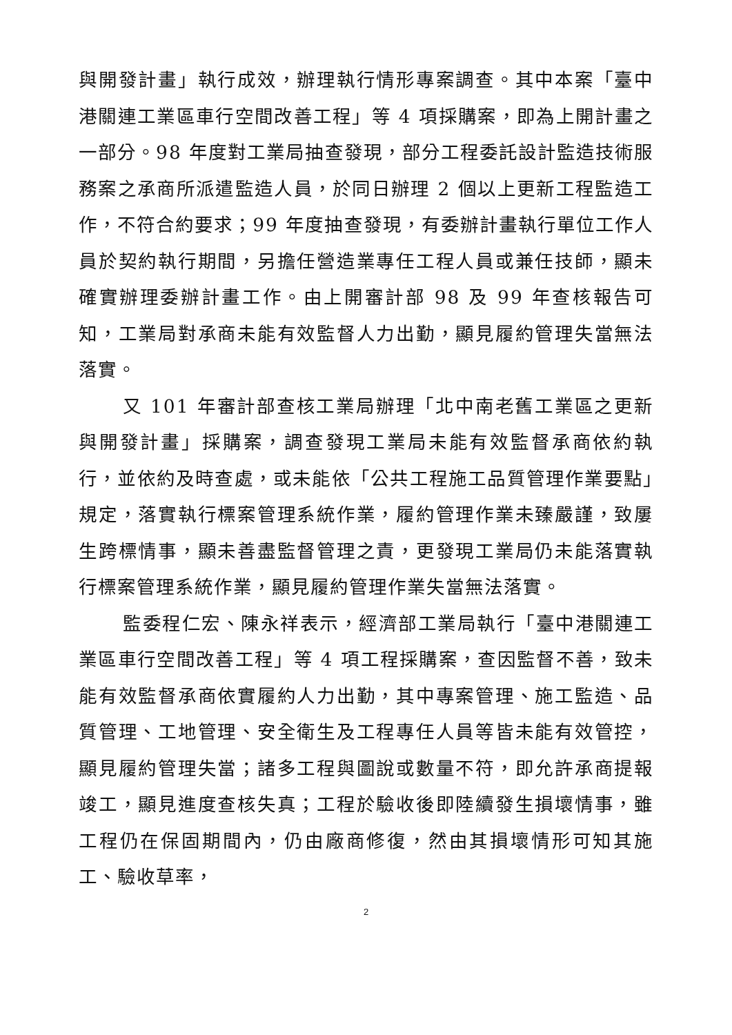與開發計畫」執行成效，辦理執行情形專案調查。其中本案「臺中港關連工業區車行空間改善工程」等 4 項採購案，即為上開計畫之一部分。98 年度對工業局抽查發現，部分工程委託設計監造技術服務案之承商所派遣監造人員，於同日辦理 2 個以上更新工程監造工作，不符合約要求；99 年度抽查發現，有委辦計畫執行單位工作人員於契約執行期間，另擔任營造業專任工程人員或兼任技師，顯未確實辦理委辦計畫工作。由上開審計部 98 及 99 年查核報告可知，工業局對承商未能有效監督人力出勤，顯見履約管理失當無法落實。
又 101 年審計部查核工業局辦理「北中南老舊工業區之更新與開發計畫」採購案，調查發現工業局未能有效監督承商依約執行，並依約及時查處，或未能依「公共工程施工品質管理作業要點」規定，落實執行標案管理系統作業，履約管理作業未臻嚴謹，致屢生跨標情事，顯未善盡監督管理之責，更發現工業局仍未能落實執行標案管理系統作業，顯見履約管理作業失當無法落實。
監委程仁宏、陳永祥表示，經濟部工業局執行「臺中港關連工業區車行空間改善工程」等 4 項工程採購案，查因監督不善，致未能有效監督承商依實履約人力出勤，其中專案管理、施工監造、品質管理、工地管理、安全衛生及工程專任人員等皆未能有效管控，顯見履約管理失當；諸多工程與圖說或數量不符，即允許承商提報竣工，顯見進度查核失真；工程於驗收後即陸續發生損壞情事，雖工程仍在保固期間內，仍由廠商修復，然由其損壞情形可知其施工、驗收草率，
2